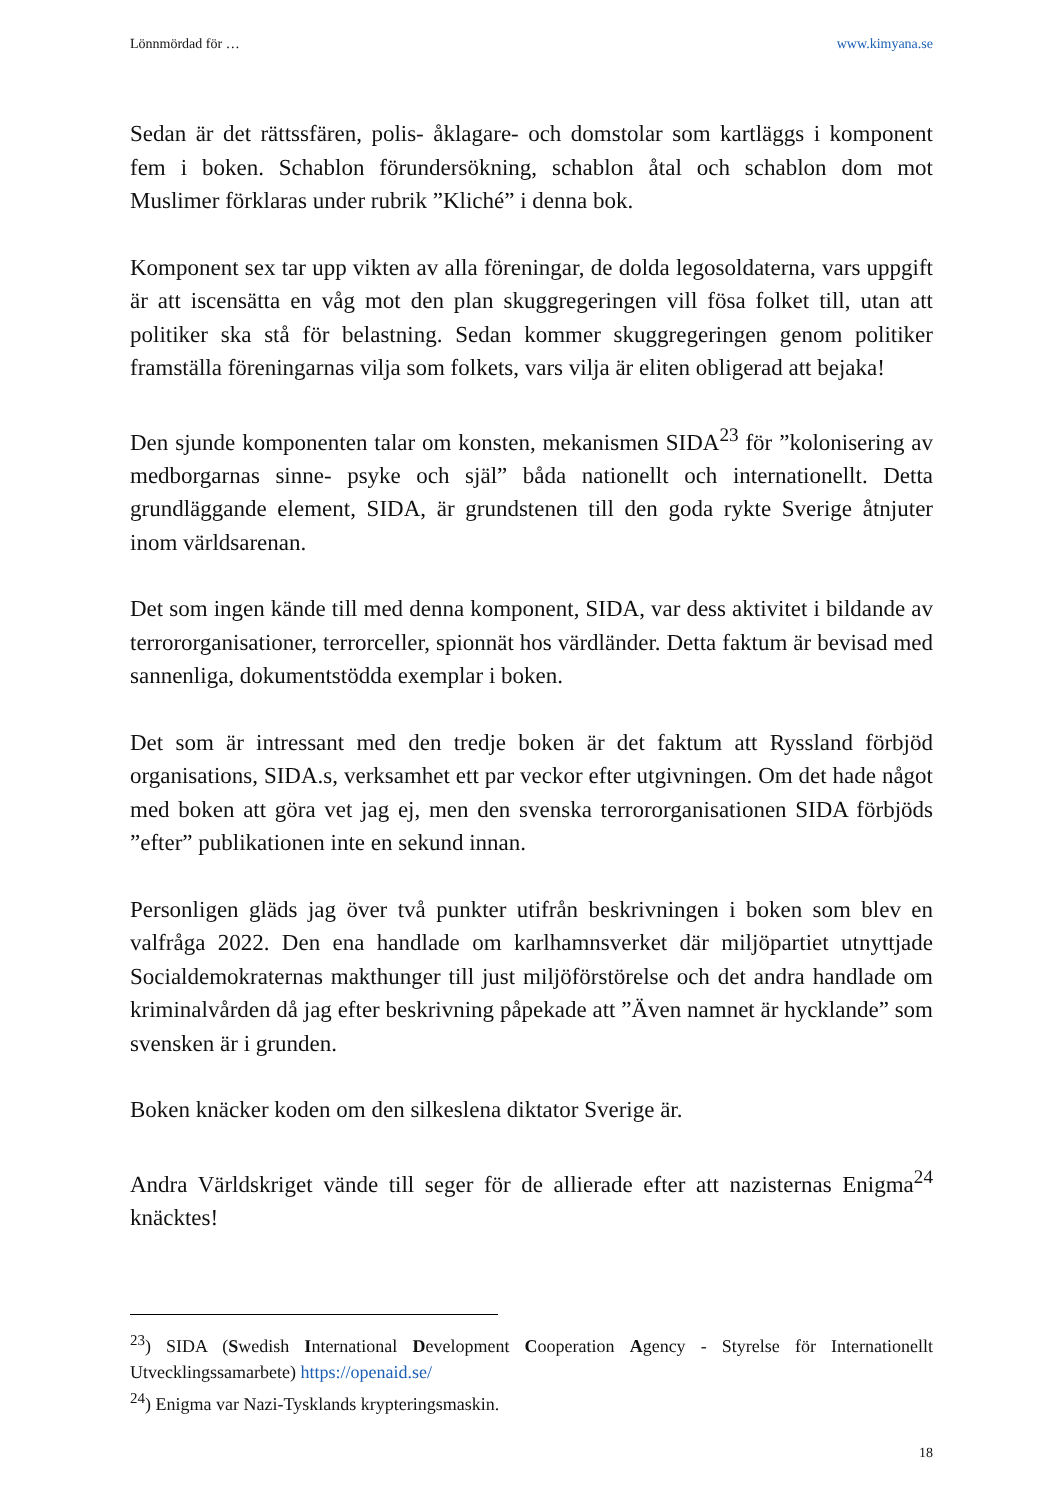Lönnmördad för … www.kimyana.se
Sedan är det rättssfären, polis- åklagare- och domstolar som kartläggs i komponent fem i boken. Schablon förundersökning, schablon åtal och schablon dom mot Muslimer förklaras under rubrik ”Kliché” i denna bok.
Komponent sex tar upp vikten av alla föreningar, de dolda legosoldaterna, vars uppgift är att iscensätta en våg mot den plan skuggregeringen vill fösa folket till, utan att politiker ska stå för belastning. Sedan kommer skuggregeringen genom politiker framställa föreningarnas vilja som folkets, vars vilja är eliten obligerad att bejaka!
Den sjunde komponenten talar om konsten, mekanismen SIDA<sup>23</sup> för ”kolonisering av medborgarnas sinne- psyke och själ” båda nationellt och internationellt. Detta grundläggande element, SIDA, är grundstenen till den goda rykte Sverige åtnjuter inom världsarenan.
Det som ingen kände till med denna komponent, SIDA, var dess aktivitet i bildande av terrororganisationer, terrorceller, spionnät hos värdländer. Detta faktum är bevisad med sannenliga, dokumentstödda exemplar i boken.
Det som är intressant med den tredje boken är det faktum att Ryssland förbjöd organisations, SIDA.s, verksamhet ett par veckor efter utgivningen. Om det hade något med boken att göra vet jag ej, men den svenska terrororganisationen SIDA förbjöds ”efter” publikationen inte en sekund innan.
Personligen gläds jag över två punkter utifrån beskrivningen i boken som blev en valfråga 2022. Den ena handlade om karlhamnsverket där miljöpartiet utnyttjade Socialdemokraternas makthunger till just miljöförstörelse och det andra handlade om kriminalvården då jag efter beskrivning påpekade att ”Även namnet är hycklande” som svensken är i grunden.
Boken knäcker koden om den silkeslena diktator Sverige är.
Andra Världskriget vände till seger för de allierade efter att nazisternas Enigma<sup>24</sup> knäcktes!
<sup>23</sup>) SIDA (Swedish International Development Cooperation Agency - Styrelse för Internationellt Utvecklingssamarbete) https://openaid.se/
<sup>24</sup>) Enigma var Nazi-Tysklands krypteringsmaskin.
18